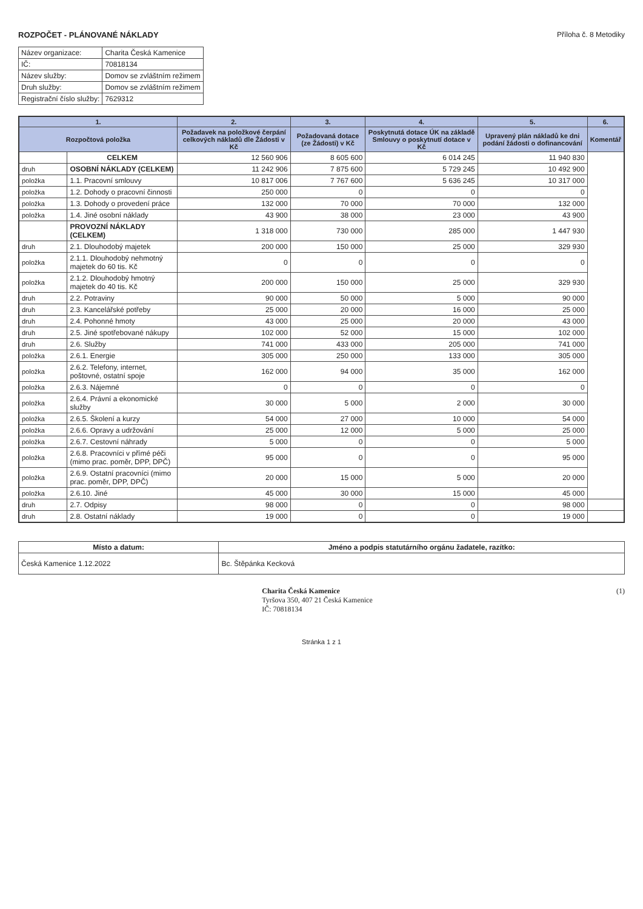ROZPOČET - PLÁNOVANÉ NÁKLADY Příloha č. 8 Metodiky
| Název organizace: | Charita Česká Kamenice |
| IČ: | 70818134 |
| Název služby: | Domov se zvláštním režimem |
| Druh služby: | Domov se zvláštním režimem |
| Registrační číslo služby: | 7629312 |
| 1. | | 2. | 3. | 4. | 5. | 6. |
| --- | --- | --- | --- | --- | --- | --- |
| Rozpočtová položka | | Požadavek na položkové čerpání celkových nákladů dle Žádosti v Kč | Požadovaná dotace (ze Žádosti) v Kč | Poskytnutá dotace ÚK na základě Smlouvy o poskytnutí dotace v Kč | Upravený plán nákladů ke dni podání žádosti o dofinancování | Komentář |
| | CELKEM | 12 560 906 | 8 605 600 | 6 014 245 | 11 940 830 | |
| druh | OSOBNÍ NÁKLADY (CELKEM) | 11 242 906 | 7 875 600 | 5 729 245 | 10 492 900 | |
| položka | 1.1. Pracovní smlouvy | 10 817 006 | 7 767 600 | 5 636 245 | 10 317 000 | |
| položka | 1.2. Dohody o pracovní činnosti | 250 000 | 0 | 0 | 0 | |
| položka | 1.3. Dohody o provedení práce | 132 000 | 70 000 | 70 000 | 132 000 | |
| položka | 1.4. Jiné osobní náklady | 43 900 | 38 000 | 23 000 | 43 900 | |
| | PROVOZNÍ NÁKLADY (CELKEM) | 1 318 000 | 730 000 | 285 000 | 1 447 930 | |
| druh | 2.1. Dlouhodobý majetek | 200 000 | 150 000 | 25 000 | 329 930 | |
| položka | 2.1.1. Dlouhodobý nehmotný majetek do 60 tis. Kč | 0 | 0 | 0 | 0 | |
| položka | 2.1.2. Dlouhodobý hmotný majetek do 40 tis. Kč | 200 000 | 150 000 | 25 000 | 329 930 | |
| druh | 2.2. Potraviny | 90 000 | 50 000 | 5 000 | 90 000 | |
| druh | 2.3. Kancelářské potřeby | 25 000 | 20 000 | 16 000 | 25 000 | |
| druh | 2.4. Pohonné hmoty | 43 000 | 25 000 | 20 000 | 43 000 | |
| druh | 2.5. Jiné spotřebované nákupy | 102 000 | 52 000 | 15 000 | 102 000 | |
| druh | 2.6. Služby | 741 000 | 433 000 | 205 000 | 741 000 | |
| položka | 2.6.1. Energie | 305 000 | 250 000 | 133 000 | 305 000 | |
| položka | 2.6.2. Telefony, internet, poštovné, ostatní spoje | 162 000 | 94 000 | 35 000 | 162 000 | |
| položka | 2.6.3. Nájemné | 0 | 0 | 0 | 0 | |
| položka | 2.6.4. Právní a ekonomické služby | 30 000 | 5 000 | 2 000 | 30 000 | |
| položka | 2.6.5. Školení a kurzy | 54 000 | 27 000 | 10 000 | 54 000 | |
| položka | 2.6.6. Opravy a udržování | 25 000 | 12 000 | 5 000 | 25 000 | |
| položka | 2.6.7. Cestovní náhrady | 5 000 | 0 | 0 | 5 000 | |
| položka | 2.6.8. Pracovníci v přímé péči (mimo prac. poměr, DPP, DPČ) | 95 000 | 0 | 0 | 95 000 | |
| položka | 2.6.9. Ostatní pracovníci (mimo prac. poměr, DPP, DPČ) | 20 000 | 15 000 | 5 000 | 20 000 | |
| položka | 2.6.10. Jiné | 45 000 | 30 000 | 15 000 | 45 000 | |
| druh | 2.7. Odpisy | 98 000 | 0 | 0 | 98 000 | |
| druh | 2.8. Ostatní náklady | 19 000 | 0 | 0 | 19 000 | |
| Místo a datum: | Jméno a podpis statutárního orgánu žadatele, razítko: |
| --- | --- |
| Česká Kamenice 1.12.2022 | Bc. Štěpánka Kecková |
Charita Česká Kamenice
Tyršova 350, 407 21 Česká Kamenice
IČ: 70818134
(1)
Stránka 1 z 1